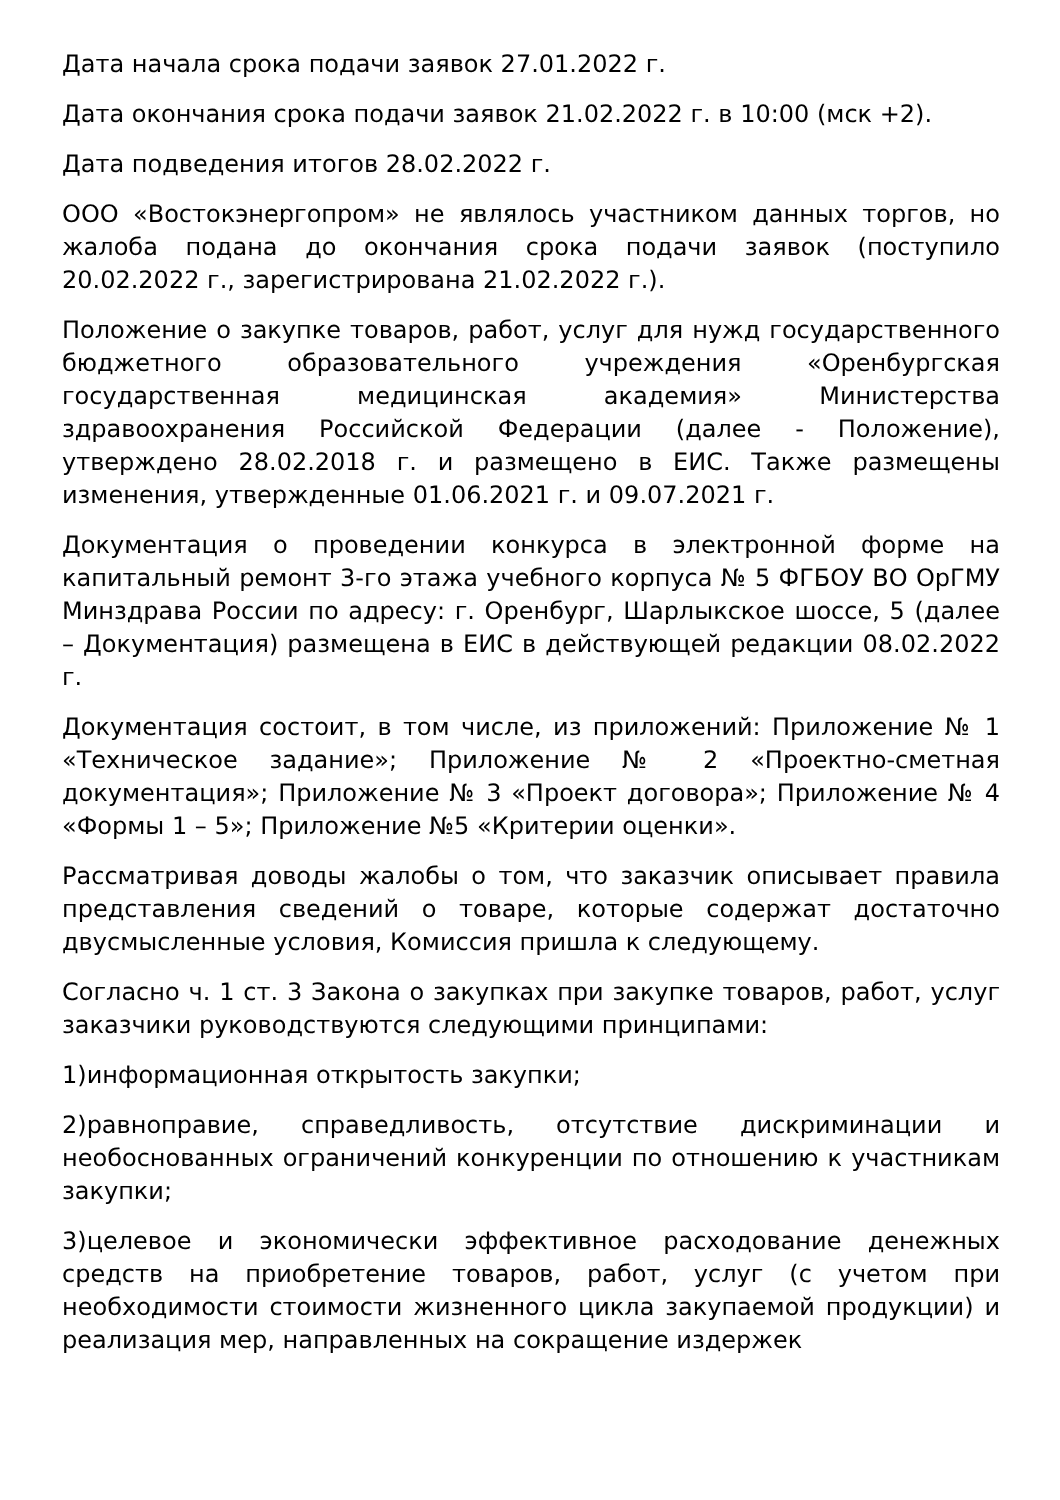Дата начала срока подачи заявок 27.01.2022 г.
Дата окончания срока подачи заявок 21.02.2022 г. в 10:00 (мск +2).
Дата подведения итогов 28.02.2022 г.
ООО «Востокэнергопром» не являлось участником данных торгов, но жалоба подана до окончания срока подачи заявок (поступило 20.02.2022 г., зарегистрирована 21.02.2022 г.).
Положение о закупке товаров, работ, услуг для нужд государственного бюджетного образовательного учреждения «Оренбургская государственная медицинская академия» Министерства здравоохранения Российской Федерации (далее - Положение), утверждено 28.02.2018 г. и размещено в ЕИС. Также размещены изменения, утвержденные 01.06.2021 г. и 09.07.2021 г.
Документация о проведении конкурса в электронной форме на капитальный ремонт 3-го этажа учебного корпуса № 5 ФГБОУ ВО ОрГМУ Минздрава России по адресу: г. Оренбург, Шарлыкское шоссе, 5 (далее – Документация) размещена в ЕИС в действующей редакции 08.02.2022 г.
Документация состоит, в том числе, из приложений: Приложение № 1 «Техническое задание»; Приложение № 2 «Проектно-сметная документация»; Приложение № 3 «Проект договора»; Приложение № 4 «Формы 1 – 5»; Приложение №5 «Критерии оценки».
Рассматривая доводы жалобы о том, что заказчик описывает правила представления сведений о товаре, которые содержат достаточно двусмысленные условия, Комиссия пришла к следующему.
Согласно ч. 1 ст. 3 Закона о закупках при закупке товаров, работ, услуг заказчики руководствуются следующими принципами:
1)информационная открытость закупки;
2)равноправие, справедливость, отсутствие дискриминации и необоснованных ограничений конкуренции по отношению к участникам закупки;
3)целевое и экономически эффективное расходование денежных средств на приобретение товаров, работ, услуг (с учетом при необходимости стоимости жизненного цикла закупаемой продукции) и реализация мер, направленных на сокращение издержек